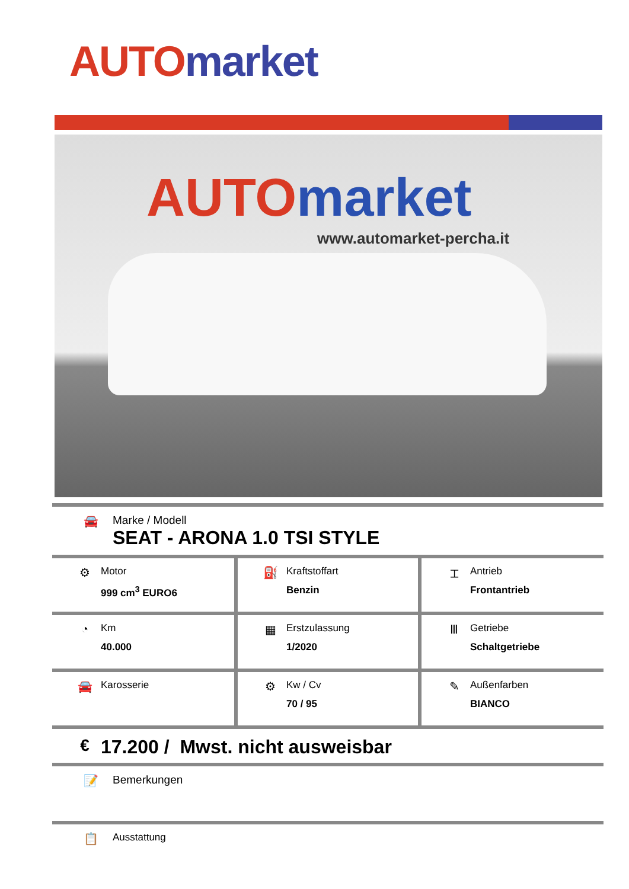AUTO market
AUTO market
www.automarket-percha.it
🚘 Marke / Modell
SEAT - ARONA 1.0 TSI STYLE
| ⚙ Motor 999 cm<sup>3</sup> EURO6 | ⛽ Kraftstoffart Benzin | ⌶ Antrieb Frontantrieb |
| ◔ Km 40.000 | ▦ Erstzulassung 1/2020 | Ⅲ Getriebe Schaltgetriebe |
| 🚘 Karosserie | ⚙ Kw / Cv 70 / 95 | ✎ Außenfarben BIANCO |
€ 17.200 / Mwst. nicht ausweisbar
📝 Bemerkungen
📋
Ausstattung